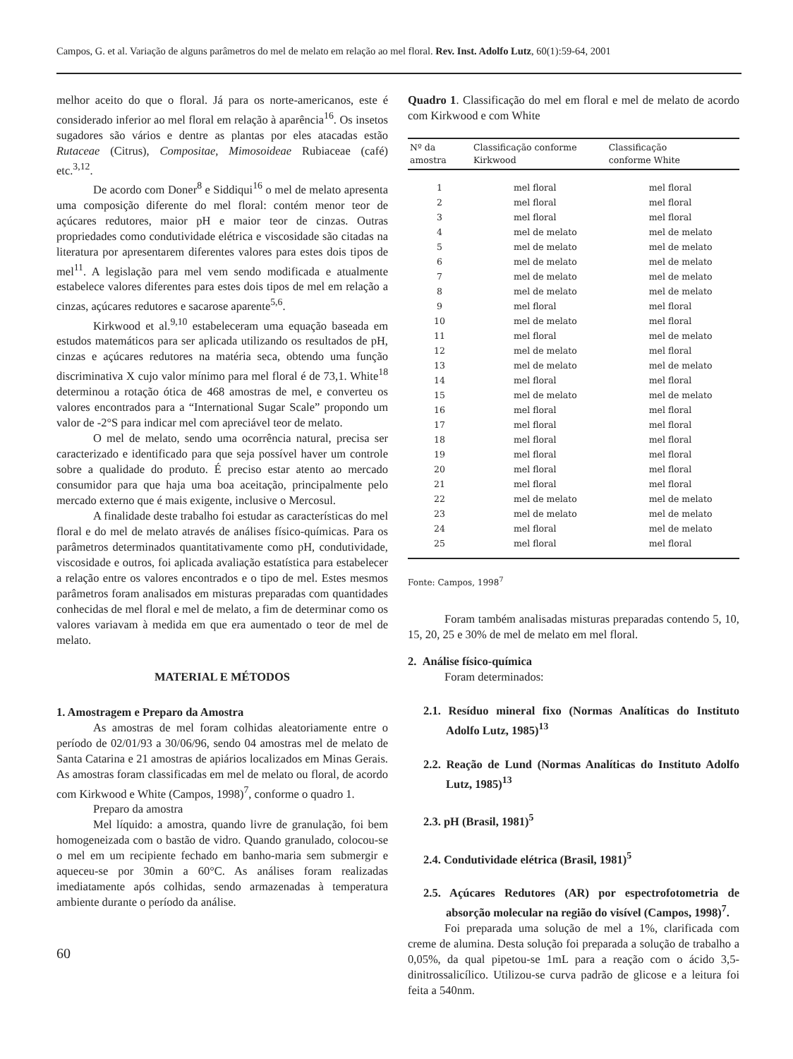Campos, G. et al. Variação de alguns parâmetros do mel de melato em relação ao mel floral. Rev. Inst. Adolfo Lutz, 60(1):59-64, 2001
melhor aceito do que o floral. Já para os norte-americanos, este é considerado inferior ao mel floral em relação à aparência<sup>16</sup>. Os insetos sugadores são vários e dentre as plantas por eles atacadas estão Rutaceae (Citrus), Compositae, Mimosoideae Rubiaceae (café) etc.<sup>3,12</sup>.
De acordo com Doner<sup>8</sup> e Siddiqui<sup>16</sup> o mel de melato apresenta uma composição diferente do mel floral: contém menor teor de açúcares redutores, maior pH e maior teor de cinzas. Outras propriedades como condutividade elétrica e viscosidade são citadas na literatura por apresentarem diferentes valores para estes dois tipos de mel<sup>11</sup>. A legislação para mel vem sendo modificada e atualmente estabelece valores diferentes para estes dois tipos de mel em relação a cinzas, açúcares redutores e sacarose aparente<sup>5,6</sup>.
Kirkwood et al.<sup>9,10</sup> estabeleceram uma equação baseada em estudos matemáticos para ser aplicada utilizando os resultados de pH, cinzas e açúcares redutores na matéria seca, obtendo uma função discriminativa X cujo valor mínimo para mel floral é de 73,1. White<sup>18</sup> determinou a rotação ótica de 468 amostras de mel, e converteu os valores encontrados para a “International Sugar Scale” propondo um valor de -2°S para indicar mel com apreciável teor de melato.
O mel de melato, sendo uma ocorrência natural, precisa ser caracterizado e identificado para que seja possível haver um controle sobre a qualidade do produto. É preciso estar atento ao mercado consumidor para que haja uma boa aceitação, principalmente pelo mercado externo que é mais exigente, inclusive o Mercosul.
A finalidade deste trabalho foi estudar as características do mel floral e do mel de melato através de análises físico-químicas. Para os parâmetros determinados quantitativamente como pH, condutividade, viscosidade e outros, foi aplicada avaliação estatística para estabelecer a relação entre os valores encontrados e o tipo de mel. Estes mesmos parâmetros foram analisados em misturas preparadas com quantidades conhecidas de mel floral e mel de melato, a fim de determinar como os valores variavam à medida em que era aumentado o teor de mel de melato.
MATERIAL E MÉTODOS
1. Amostragem e Preparo da Amostra
As amostras de mel foram colhidas aleatoriamente entre o período de 02/01/93 a 30/06/96, sendo 04 amostras mel de melato de Santa Catarina e 21 amostras de apiários localizados em Minas Gerais. As amostras foram classificadas em mel de melato ou floral, de acordo com Kirkwood e White (Campos, 1998)<sup>7</sup>, conforme o quadro 1.
Preparo da amostra
Mel líquido: a amostra, quando livre de granulação, foi bem homogeneizada com o bastão de vidro. Quando granulado, colocou-se o mel em um recipiente fechado em banho-maria sem submergir e aqueceu-se por 30min a 60°C. As análises foram realizadas imediatamente após colhidas, sendo armazenadas à temperatura ambiente durante o período da análise.
60
Quadro 1. Classificação do mel em floral e mel de melato de acordo com Kirkwood e com White
| Nº da amostra | Classificação conforme Kirkwood | Classificação conforme White |
| --- | --- | --- |
| 1 | mel floral | mel floral |
| 2 | mel floral | mel floral |
| 3 | mel floral | mel floral |
| 4 | mel de melato | mel de melato |
| 5 | mel de melato | mel de melato |
| 6 | mel de melato | mel de melato |
| 7 | mel de melato | mel de melato |
| 8 | mel de melato | mel de melato |
| 9 | mel floral | mel floral |
| 10 | mel de melato | mel floral |
| 11 | mel floral | mel de melato |
| 12 | mel de melato | mel floral |
| 13 | mel de melato | mel de melato |
| 14 | mel floral | mel floral |
| 15 | mel de melato | mel de melato |
| 16 | mel floral | mel floral |
| 17 | mel floral | mel floral |
| 18 | mel floral | mel floral |
| 19 | mel floral | mel floral |
| 20 | mel floral | mel floral |
| 21 | mel floral | mel floral |
| 22 | mel de melato | mel de melato |
| 23 | mel de melato | mel de melato |
| 24 | mel floral | mel de melato |
| 25 | mel floral | mel floral |
Fonte: Campos, 1998<sup>7</sup>
Foram também analisadas misturas preparadas contendo 5, 10, 15, 20, 25 e 30% de mel de melato em mel floral.
2. Análise físico-química
Foram determinados:
2.1. Resíduo mineral fixo (Normas Analíticas do Instituto Adolfo Lutz, 1985)<sup>13</sup>
2.2. Reação de Lund (Normas Analíticas do Instituto Adolfo Lutz, 1985)<sup>13</sup>
2.3. pH (Brasil, 1981)<sup>5</sup>
2.4. Condutividade elétrica (Brasil, 1981)<sup>5</sup>
2.5. Açúcares Redutores (AR) por espectrofotometria de absorção molecular na região do visível (Campos, 1998)<sup>7</sup>.
Foi preparada uma solução de mel a 1%, clarificada com creme de alumina. Desta solução foi preparada a solução de trabalho a 0,05%, da qual pipetou-se 1mL para a reação com o ácido 3,5- dinitrossalicílico. Utilizou-se curva padrão de glicose e a leitura foi feita a 540nm.